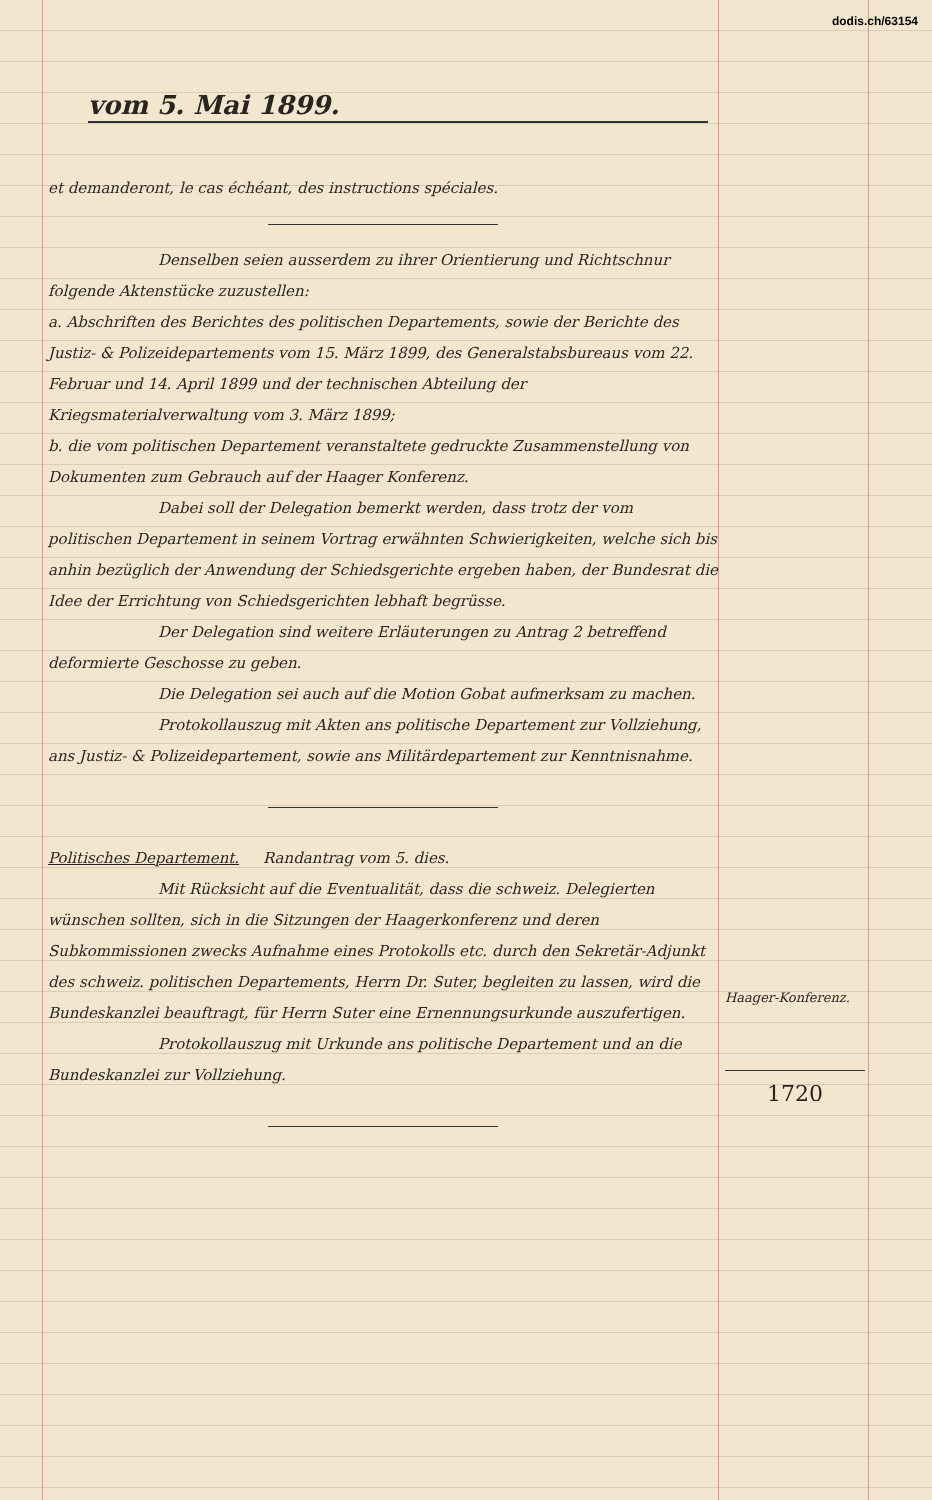dodis.ch/63154
vom 5. Mai 1899.
et demanderont, le cas échéant, des instructions spéciales.
Denselben seien ausserdem zu ihrer Orientierung und Richtschnur folgende Aktenstücke zuzustellen:
a. Abschriften des Berichtes des politischen Departements, sowie der Berichte des Justiz- & Polizeidepartements vom 15. März 1899, des Generalstabsbureaus vom 22. Februar und 14. April 1899 und der technischen Abteilung der Kriegsmaterialverwaltung vom 3. März 1899;
b. die vom politischen Departement veranstaltete gedruckte Zusammenstellung von Dokumenten zum Gebrauch auf der Haager Konferenz.
Dabei soll der Delegation bemerkt werden, dass trotz der vom politischen Departement in seinem Vortrag erwähnten Schwierigkeiten, welche sich bis anhin bezüglich der Anwendung der Schiedsgerichte ergeben haben, der Bundesrat die Idee der Errichtung von Schiedsgerichten lebhaft begrüsse.
Der Delegation sind weitere Erläuterungen zu Antrag 2 betreffend deformierte Geschosse zu geben.
Die Delegation sei auch auf die Motion Gobat aufmerksam zu machen.
Protokollauszug mit Akten ans politische Departement zur Vollziehung, ans Justiz- & Polizeidepartement, sowie ans Militärdepartement zur Kenntnisnahme.
Politisches Departement. Randantrag vom 5. dies.
Mit Rücksicht auf die Eventualität, dass die schweiz. Delegierten wünschen sollten, sich in die Sitzungen der Haagerkonferenz und deren Subkommissionen zwecks Aufnahme eines Protokolls etc. durch den Sekretär-Adjunkt des schweiz. politischen Departements, Herrn Dr. Suter, begleiten zu lassen, wird die Bundeskanzlei beauftragt, für Herrn Suter eine Ernennungsurkunde auszufertigen.
Protokollauszug mit Urkunde ans politische Departement und an die Bundeskanzlei zur Vollziehung.
Haager-Konferenz.
1720